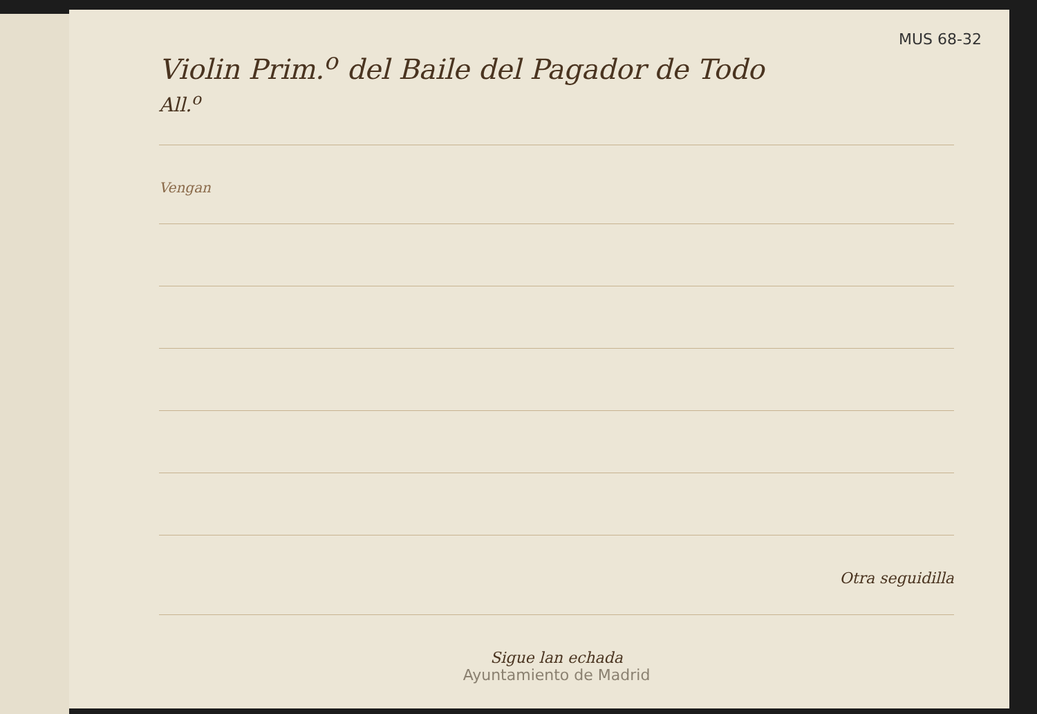MUS 68-32
Violin Prim.<sup>o</sup> del Baile del Pagador de Todo
All.<sup>o</sup>
Vengan
Otra seguidilla
Sigue lan echada
Ayuntamiento de Madrid